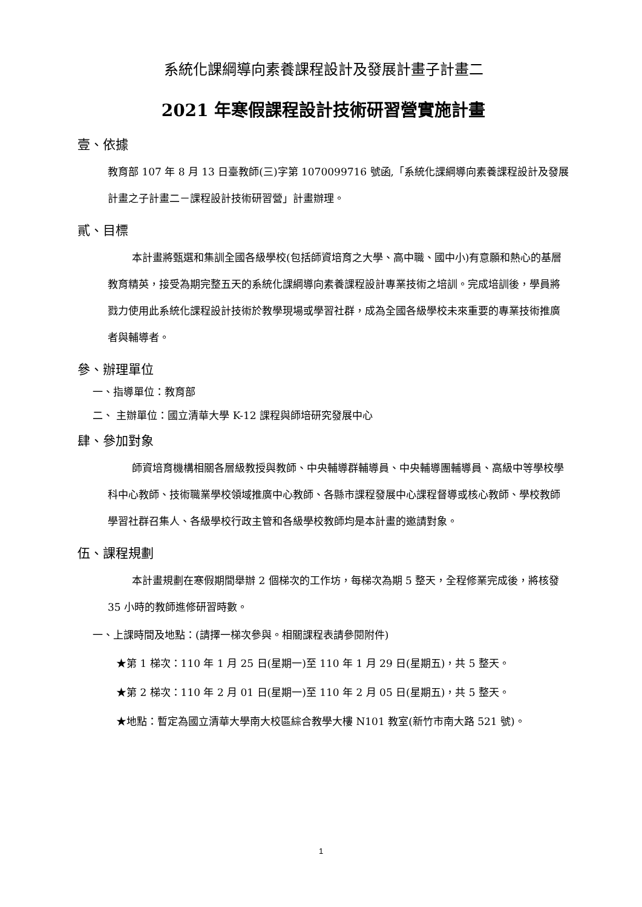系統化課綱導向素養課程設計及發展計畫子計畫二
2021 年寒假課程設計技術研習營實施計畫
壹、依據
教育部 107 年 8 月 13 日臺教師(三)字第 1070099716 號函,「系統化課綱導向素養課程設計及發展計畫之子計畫二－課程設計技術研習營」計畫辦理。
貳、目標
本計畫將甄選和集訓全國各級學校(包括師資培育之大學、高中職、國中小)有意願和熱心的基層教育精英，接受為期完整五天的系統化課綱導向素養課程設計專業技術之培訓。完成培訓後，學員將戮力使用此系統化課程設計技術於教學現場或學習社群，成為全國各級學校未來重要的專業技術推廣者與輔導者。
參、辦理單位
一、指導單位：教育部
二、 主辦單位：國立清華大學 K-12 課程與師培研究發展中心
肆、參加對象
師資培育機構相關各層級教授與教師、中央輔導群輔導員、中央輔導團輔導員、高級中等學校學科中心教師、技術職業學校領域推廣中心教師、各縣市課程發展中心課程督導或核心教師、學校教師學習社群召集人、各級學校行政主管和各級學校教師均是本計畫的邀請對象。
伍、課程規劃
本計畫規劃在寒假期間舉辦 2 個梯次的工作坊，每梯次為期 5 整天，全程修業完成後，將核發 35 小時的教師進修研習時數。
一、上課時間及地點：(請擇一梯次參與。相關課程表請參閱附件)
★第 1 梯次：110 年 1 月 25 日(星期一)至 110 年 1 月 29 日(星期五)，共 5 整天。
★第 2 梯次：110 年 2 月 01 日(星期一)至 110 年 2 月 05 日(星期五)，共 5 整天。
★地點：暫定為國立清華大學南大校區綜合教學大樓 N101 教室(新竹市南大路 521 號)。
1